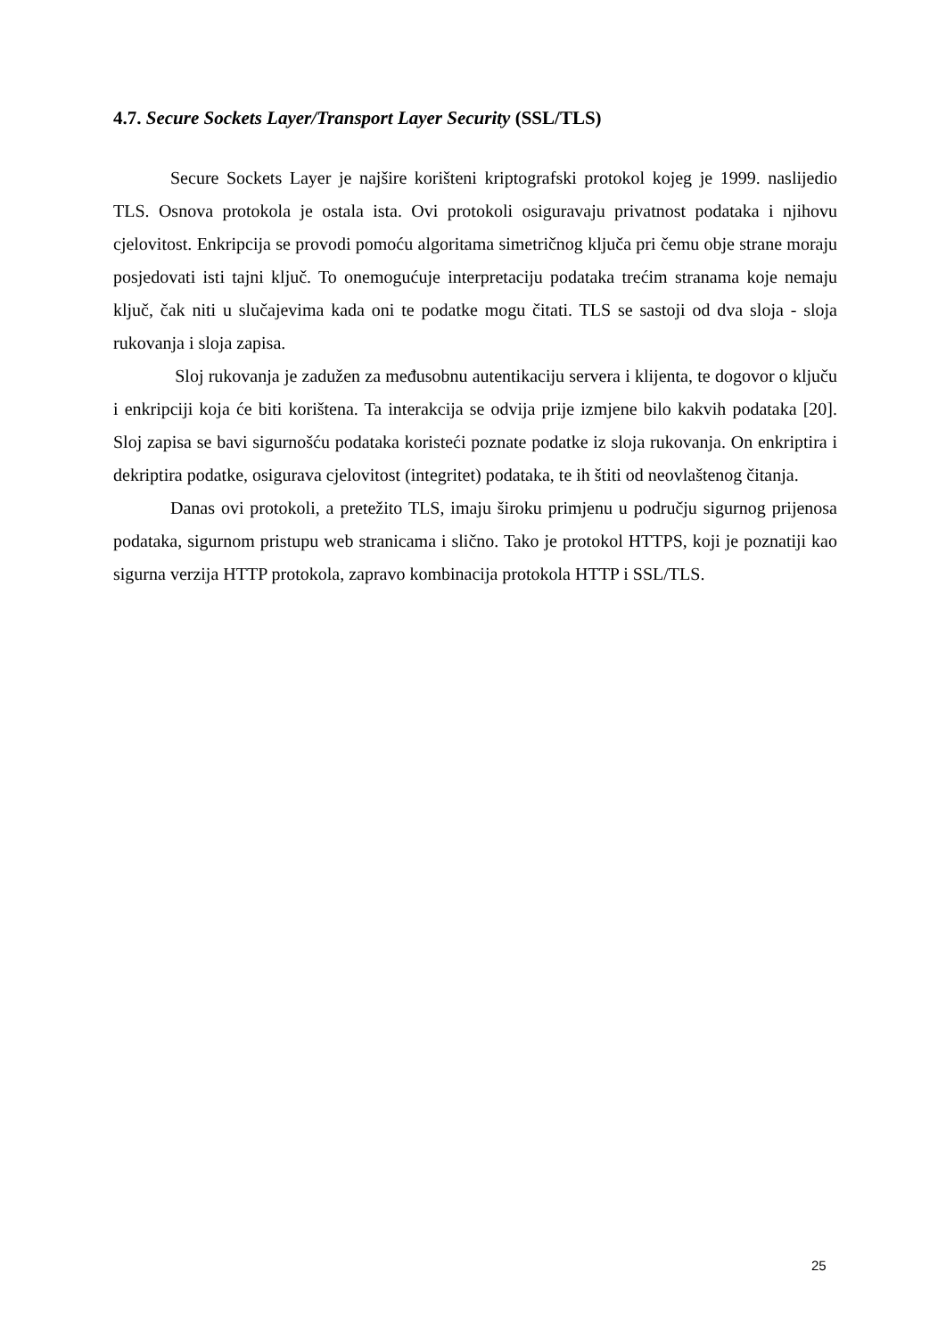4.7. Secure Sockets Layer/Transport Layer Security (SSL/TLS)
Secure Sockets Layer je najšire korišteni kriptografski protokol kojeg je 1999. naslijedio TLS. Osnova protokola je ostala ista. Ovi protokoli osiguravaju privatnost podataka i njihovu cjelovitost. Enkripcija se provodi pomoću algoritama simetričnog ključa pri čemu obje strane moraju posjedovati isti tajni ključ. To onemogućuje interpretaciju podataka trećim stranama koje nemaju ključ, čak niti u slučajevima kada oni te podatke mogu čitati. TLS se sastoji od dva sloja - sloja rukovanja i sloja zapisa.
Sloj rukovanja je zadužen za međusobnu autentikaciju servera i klijenta, te dogovor o ključu i enkripciji koja će biti korištena. Ta interakcija se odvija prije izmjene bilo kakvih podataka [20]. Sloj zapisa se bavi sigurnošću podataka koristeći poznate podatke iz sloja rukovanja. On enkriptira i dekriptira podatke, osigurava cjelovitost (integritet) podataka, te ih štiti od neovlaštenog čitanja.
Danas ovi protokoli, a pretežito TLS, imaju široku primjenu u području sigurnog prijenosa podataka, sigurnom pristupu web stranicama i slično. Tako je protokol HTTPS, koji je poznatiji kao sigurna verzija HTTP protokola, zapravo kombinacija protokola HTTP i SSL/TLS.
25